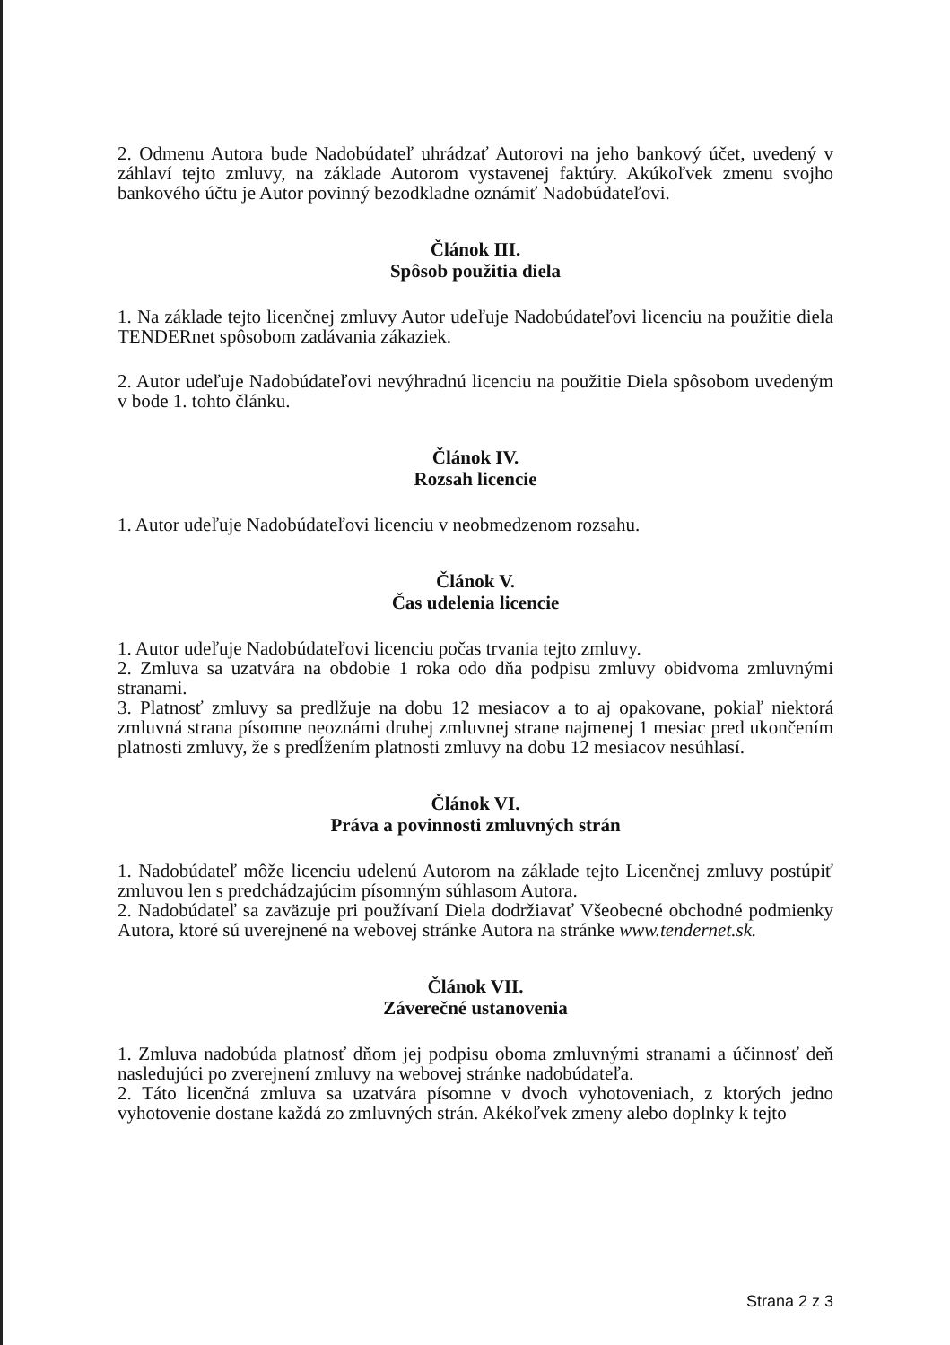2. Odmenu Autora bude Nadobúdateľ uhrádzať Autorovi na jeho bankový účet, uvedený v záhlaví tejto zmluvy, na základe Autorom vystavenej faktúry. Akúkoľvek zmenu svojho bankového účtu je Autor povinný bezodkladne oznámiť Nadobúdateľovi.
Článok III.
Spôsob použitia diela
1. Na základe tejto licenčnej zmluvy Autor udeľuje Nadobúdateľovi licenciu na použitie diela TENDERnet spôsobom zadávania zákaziek.
2. Autor udeľuje Nadobúdateľovi nevýhradnú licenciu na použitie Diela spôsobom uvedeným v bode 1. tohto článku.
Článok IV.
Rozsah licencie
1. Autor udeľuje Nadobúdateľovi licenciu v neobmedzenom rozsahu.
Článok V.
Čas udelenia licencie
1. Autor udeľuje Nadobúdateľovi licenciu počas trvania tejto zmluvy.
2. Zmluva sa uzatvára na obdobie 1 roka odo dňa podpisu zmluvy obidvoma zmluvnými stranami.
3. Platnosť zmluvy sa predlžuje na dobu 12 mesiacov a to aj opakovane, pokiaľ niektorá zmluvná strana písomne neoznámi druhej zmluvnej strane najmenej 1 mesiac pred ukončením platnosti zmluvy, že s predĺžením platnosti zmluvy na dobu 12 mesiacov nesúhlasí.
Článok VI.
Práva a povinnosti zmluvných strán
1. Nadobúdateľ môže licenciu udelenú Autorom na základe tejto Licenčnej zmluvy postúpiť zmluvou len s predchádzajúcim písomným súhlasom Autora.
2. Nadobúdateľ sa zaväzuje pri používaní Diela dodržiavať Všeobecné obchodné podmienky Autora, ktoré sú uverejnené na webovej stránke Autora na stránke www.tendernet.sk.
Článok VII.
Záverečné ustanovenia
1. Zmluva nadobúda platnosť dňom jej podpisu oboma zmluvnými stranami a účinnosť deň nasledujúci po zverejnení zmluvy na webovej stránke nadobúdateľa.
2. Táto licenčná zmluva sa uzatvára písomne v dvoch vyhotoveniach, z ktorých jedno vyhotovenie dostane každá zo zmluvných strán. Akékoľvek zmeny alebo doplnky k tejto
Strana 2 z 3